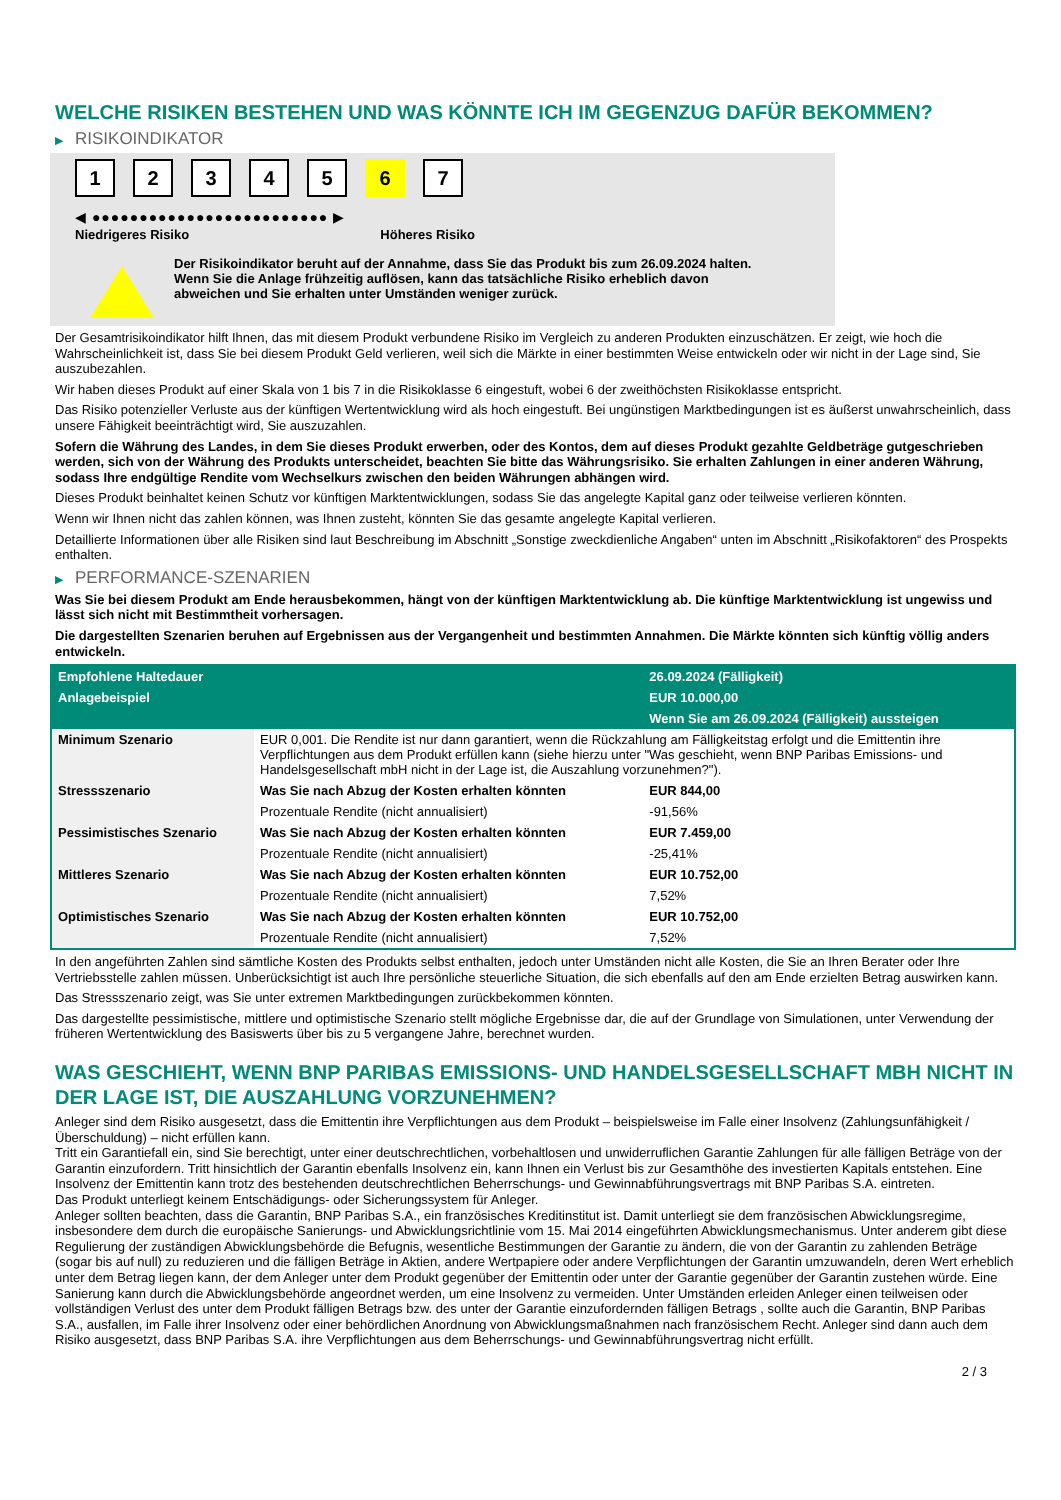WELCHE RISIKEN BESTEHEN UND WAS KÖNNTE ICH IM GEGENZUG DAFÜR BEKOMMEN?
▶ RISIKOINDIKATOR
12345 6 7
◀ ●●●●●●●●●●●●●●●●●●●●●●●●● ▶
Niedrigeres Risiko Höheres Risiko
Der Risikoindikator beruht auf der Annahme, dass Sie das Produkt bis zum 26.09.2024 halten.
Wenn Sie die Anlage frühzeitig auflösen, kann das tatsächliche Risiko erheblich davon abweichen und Sie erhalten unter Umständen weniger zurück.
Der Gesamtrisikoindikator hilft Ihnen, das mit diesem Produkt verbundene Risiko im Vergleich zu anderen Produkten einzuschätzen. Er zeigt, wie hoch die Wahrscheinlichkeit ist, dass Sie bei diesem Produkt Geld verlieren, weil sich die Märkte in einer bestimmten Weise entwickeln oder wir nicht in der Lage sind, Sie auszubezahlen.
Wir haben dieses Produkt auf einer Skala von 1 bis 7 in die Risikoklasse 6 eingestuft, wobei 6 der zweithöchsten Risikoklasse entspricht.
Das Risiko potenzieller Verluste aus der künftigen Wertentwicklung wird als hoch eingestuft. Bei ungünstigen Marktbedingungen ist es äußerst unwahrscheinlich, dass unsere Fähigkeit beeinträchtigt wird, Sie auszuzahlen.
Sofern die Währung des Landes, in dem Sie dieses Produkt erwerben, oder des Kontos, dem auf dieses Produkt gezahlte Geldbeträge gutgeschrieben werden, sich von der Währung des Produkts unterscheidet, beachten Sie bitte das Währungsrisiko. Sie erhalten Zahlungen in einer anderen Währung, sodass Ihre endgültige Rendite vom Wechselkurs zwischen den beiden Währungen abhängen wird.
Dieses Produkt beinhaltet keinen Schutz vor künftigen Marktentwicklungen, sodass Sie das angelegte Kapital ganz oder teilweise verlieren könnten.
Wenn wir Ihnen nicht das zahlen können, was Ihnen zusteht, könnten Sie das gesamte angelegte Kapital verlieren.
Detaillierte Informationen über alle Risiken sind laut Beschreibung im Abschnitt „Sonstige zweckdienliche Angaben“ unten im Abschnitt „Risikofaktoren“ des Prospekts enthalten.
▶ PERFORMANCE-SZENARIEN
Was Sie bei diesem Produkt am Ende herausbekommen, hängt von der künftigen Marktentwicklung ab. Die künftige Marktentwicklung ist ungewiss und lässt sich nicht mit Bestimmtheit vorhersagen.
Die dargestellten Szenarien beruhen auf Ergebnissen aus der Vergangenheit und bestimmten Annahmen. Die Märkte könnten sich künftig völlig anders entwickeln.
| Empfohlene Haltedauer | | 26.09.2024 (Fälligkeit) |
| --- | --- | --- |
| Anlagebeispiel | | EUR 10.000,00 |
| | | Wenn Sie am 26.09.2024 (Fälligkeit) aussteigen |
| Minimum Szenario | EUR 0,001. Die Rendite ist nur dann garantiert, wenn die Rückzahlung am Fälligkeitstag erfolgt und die Emittentin ihre Verpflichtungen aus dem Produkt erfüllen kann (siehe hierzu unter "Was geschieht, wenn BNP Paribas Emissions- und Handelsgesellschaft mbH nicht in der Lage ist, die Auszahlung vorzunehmen?"). | |
| Stressszenario | Was Sie nach Abzug der Kosten erhalten könnten | EUR 844,00 |
| | Prozentuale Rendite (nicht annualisiert) | -91,56% |
| Pessimistisches Szenario | Was Sie nach Abzug der Kosten erhalten könnten | EUR 7.459,00 |
| | Prozentuale Rendite (nicht annualisiert) | -25,41% |
| Mittleres Szenario | Was Sie nach Abzug der Kosten erhalten könnten | EUR 10.752,00 |
| | Prozentuale Rendite (nicht annualisiert) | 7,52% |
| Optimistisches Szenario | Was Sie nach Abzug der Kosten erhalten könnten | EUR 10.752,00 |
| | Prozentuale Rendite (nicht annualisiert) | 7,52% |
In den angeführten Zahlen sind sämtliche Kosten des Produkts selbst enthalten, jedoch unter Umständen nicht alle Kosten, die Sie an Ihren Berater oder Ihre Vertriebsstelle zahlen müssen. Unberücksichtigt ist auch Ihre persönliche steuerliche Situation, die sich ebenfalls auf den am Ende erzielten Betrag auswirken kann.
Das Stressszenario zeigt, was Sie unter extremen Marktbedingungen zurückbekommen könnten.
Das dargestellte pessimistische, mittlere und optimistische Szenario stellt mögliche Ergebnisse dar, die auf der Grundlage von Simulationen, unter Verwendung der früheren Wertentwicklung des Basiswerts über bis zu 5 vergangene Jahre, berechnet wurden.
WAS GESCHIEHT, WENN BNP PARIBAS EMISSIONS- UND HANDELSGESELLSCHAFT MBH NICHT IN DER LAGE IST, DIE AUSZAHLUNG VORZUNEHMEN?
Anleger sind dem Risiko ausgesetzt, dass die Emittentin ihre Verpflichtungen aus dem Produkt – beispielsweise im Falle einer Insolvenz (Zahlungsunfähigkeit / Überschuldung) – nicht erfüllen kann.
Tritt ein Garantiefall ein, sind Sie berechtigt, unter einer deutschrechtlichen, vorbehaltlosen und unwiderruflichen Garantie Zahlungen für alle fälligen Beträge von der Garantin einzufordern. Tritt hinsichtlich der Garantin ebenfalls Insolvenz ein, kann Ihnen ein Verlust bis zur Gesamthöhe des investierten Kapitals entstehen. Eine Insolvenz der Emittentin kann trotz des bestehenden deutschrechtlichen Beherrschungs- und Gewinnabführungsvertrags mit BNP Paribas S.A. eintreten.
Das Produkt unterliegt keinem Entschädigungs- oder Sicherungssystem für Anleger.
Anleger sollten beachten, dass die Garantin, BNP Paribas S.A., ein französisches Kreditinstitut ist. Damit unterliegt sie dem französischen Abwicklungsregime, insbesondere dem durch die europäische Sanierungs- und Abwicklungsrichtlinie vom 15. Mai 2014 eingeführten Abwicklungsmechanismus. Unter anderem gibt diese Regulierung der zuständigen Abwicklungsbehörde die Befugnis, wesentliche Bestimmungen der Garantie zu ändern, die von der Garantin zu zahlenden Beträge (sogar bis auf null) zu reduzieren und die fälligen Beträge in Aktien, andere Wertpapiere oder andere Verpflichtungen der Garantin umzuwandeln, deren Wert erheblich unter dem Betrag liegen kann, der dem Anleger unter dem Produkt gegenüber der Emittentin oder unter der Garantie gegenüber der Garantin zustehen würde. Eine Sanierung kann durch die Abwicklungsbehörde angeordnet werden, um eine Insolvenz zu vermeiden. Unter Umständen erleiden Anleger einen teilweisen oder vollständigen Verlust des unter dem Produkt fälligen Betrags bzw. des unter der Garantie einzufordernden fälligen Betrags , sollte auch die Garantin, BNP Paribas S.A., ausfallen, im Falle ihrer Insolvenz oder einer behördlichen Anordnung von Abwicklungsmaßnahmen nach französischem Recht. Anleger sind dann auch dem Risiko ausgesetzt, dass BNP Paribas S.A. ihre Verpflichtungen aus dem Beherrschungs- und Gewinnabführungsvertrag nicht erfüllt.
2 / 3